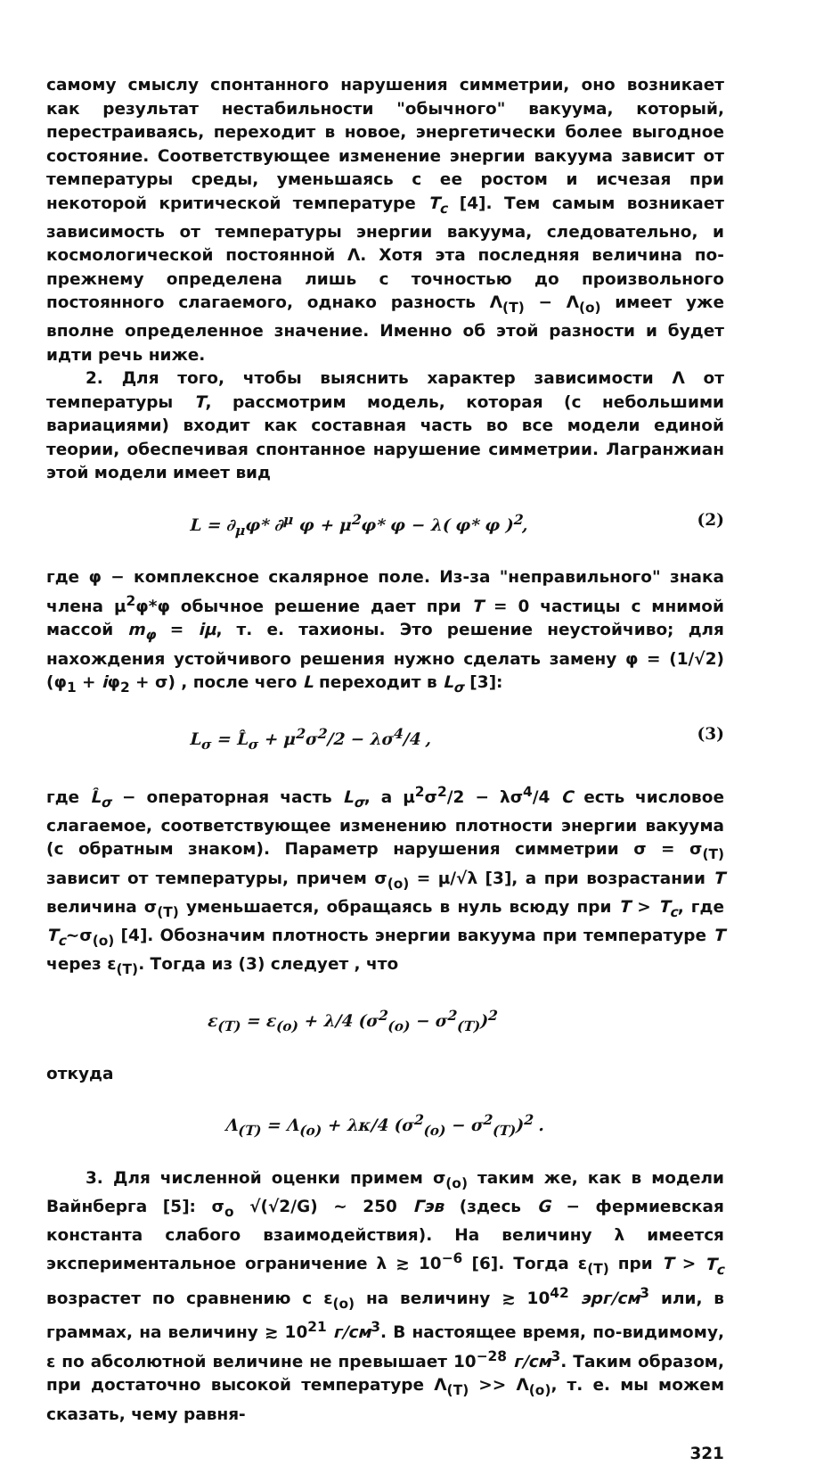самому смыслу спонтанного нарушения симметрии, оно возникает как результат нестабильности "обычного" вакуума, который, перестраиваясь, переходит в новое, энергетически более выгодное состояние. Соответствующее изменение энергии вакуума зависит от температуры среды, уменьшаясь с ее ростом и исчезая при некоторой критической температуре T<sub>c</sub> [4]. Тем самым возникает зависимость от температуры энергии вакуума, следовательно, и космологической постоянной Λ. Хотя эта последняя величина по-прежнему определена лишь с точностью до произвольного постоянного слагаемого, однако разность Λ<sub>(T)</sub> − Λ<sub>(o)</sub> имеет уже вполне определенное значение. Именно об этой разности и будет идти речь ниже.
2. Для того, чтобы выяснить характер зависимости Λ от температуры T, рассмотрим модель, которая (с небольшими вариациями) входит как составная часть во все модели единой теории, обеспечивая спонтанное нарушение симметрии. Лагранжиан этой модели имеет вид
L = ∂<sub>μ</sub>φ* ∂<sup>μ</sup> φ + μ<sup>2</sup>φ* φ − λ( φ* φ )<sup>2</sup>, (2)
где φ − комплексное скалярное поле. Из-за "неправильного" знака члена μ<sup>2</sup>φ*φ обычное решение дает при T = 0 частицы с мнимой массой m<sub>φ</sub> = iμ, т. е. тахионы. Это решение неустойчиво; для нахождения устойчивого решения нужно сделать замену φ = (1/√2)(φ<sub>1</sub> + iφ<sub>2</sub> + σ) , после чего L переходит в L<sub>σ</sub> [3]:
L<sub>σ</sub> = L̂<sub>σ</sub> + μ<sup>2</sup>σ<sup>2</sup>/2 − λσ<sup>4</sup>/4 , (3)
где L̂<sub>σ</sub> − операторная часть L<sub>σ</sub>, а μ<sup>2</sup>σ<sup>2</sup>/2 − λσ<sup>4</sup>/4 C есть числовое слагаемое, соответствующее изменению плотности энергии вакуума (с обратным знаком). Параметр нарушения симметрии σ = σ<sub>(T)</sub> зависит от температуры, причем σ<sub>(o)</sub> = μ/√λ [3], а при возрастании T величина σ<sub>(T)</sub> уменьшается, обращаясь в нуль всюду при T > T<sub>c</sub>, где T<sub>c</sub>∼σ<sub>(o)</sub> [4]. Обозначим плотность энергии вакуума при температуре T через ε<sub>(T)</sub>. Тогда из (3) следует , что
ε<sub>(T)</sub> = ε<sub>(o)</sub> + λ/4 (σ<sup>2</sup><sub>(o)</sub> − σ<sup>2</sup><sub>(T)</sub>)<sup>2</sup>
откуда
Λ<sub>(T)</sub> = Λ<sub>(o)</sub> + λκ/4 (σ<sup>2</sup><sub>(o)</sub> − σ<sup>2</sup><sub>(T)</sub>)<sup>2</sup> .
3. Для численной оценки примем σ<sub>(o)</sub> таким же, как в модели Вайнберга [5]: σ<sub>o</sub> √(√2/G) ∼ 250 Гэв (здесь G − фермиевская константа слабого взаимодействия). На величину λ имеется экспериментальное ограничение λ ≳ 10<sup>−6</sup> [6]. Тогда ε<sub>(T)</sub> при T > T<sub>c</sub> возрастет по сравнению с ε<sub>(o)</sub> на величину ≳ 10<sup>42</sup> эрг/см<sup>3</sup> или, в граммах, на величину ≳ 10<sup>21</sup> г/см<sup>3</sup>. В настоящее время, по-видимому, ε по абсолютной величине не превышает 10<sup>−28</sup> г/см<sup>3</sup>. Таким образом, при достаточно высокой температуре Λ<sub>(T)</sub> >> Λ<sub>(o)</sub>, т. е. мы можем сказать, чему равня-
321